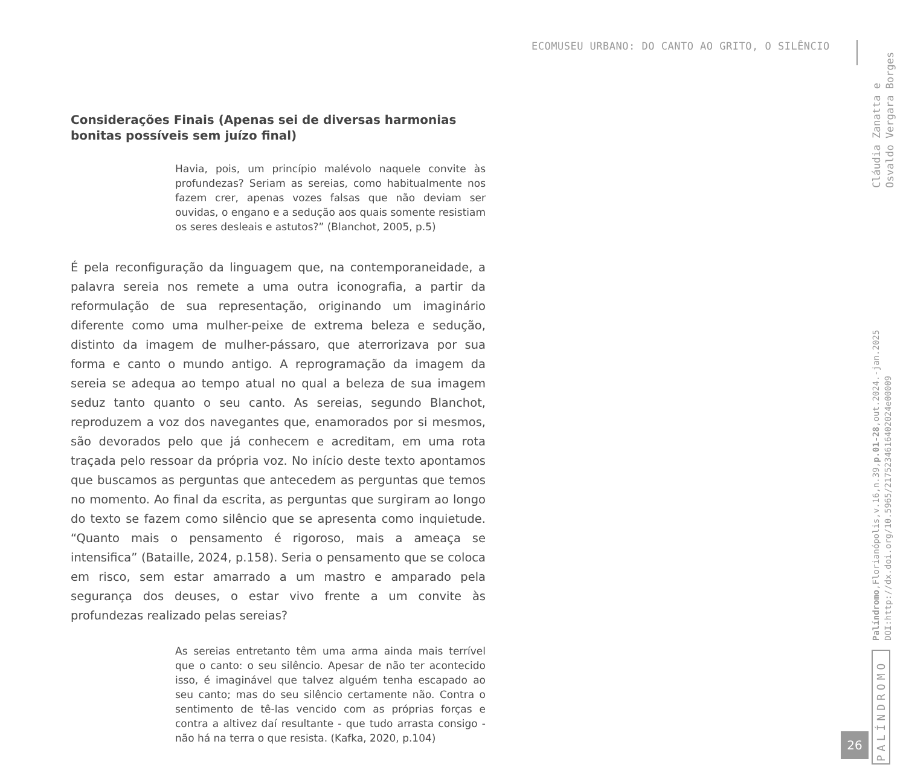ECOMUSEU URBANO: DO CANTO AO GRITO, O SILÊNCIO
Considerações Finais (Apenas sei de diversas harmonias bonitas possíveis sem juízo final)
Havia, pois, um princípio malévolo naquele convite às profundezas? Seriam as sereias, como habitualmente nos fazem crer, apenas vozes falsas que não deviam ser ouvidas, o engano e a sedução aos quais somente resistiam os seres desleais e astutos?” (Blanchot, 2005, p.5)
É pela reconfiguração da linguagem que, na contemporaneidade, a palavra sereia nos remete a uma outra iconografia, a partir da reformulação de sua representação, originando um imaginário diferente como uma mulher-peixe de extrema beleza e sedução, distinto da imagem de mulher-pássaro, que aterrorizava por sua forma e canto o mundo antigo. A reprogramação da imagem da sereia se adequa ao tempo atual no qual a beleza de sua imagem seduz tanto quanto o seu canto. As sereias, segundo Blanchot, reproduzem a voz dos navegantes que, enamorados por si mesmos, são devorados pelo que já conhecem e acreditam, em uma rota traçada pelo ressoar da própria voz. No início deste texto apontamos que buscamos as perguntas que antecedem as perguntas que temos no momento. Ao final da escrita, as perguntas que surgiram ao longo do texto se fazem como silêncio que se apresenta como inquietude. “Quanto mais o pensamento é rigoroso, mais a ameaça se intensifica” (Bataille, 2024, p.158). Seria o pensamento que se coloca em risco, sem estar amarrado a um mastro e amparado pela segurança dos deuses, o estar vivo frente a um convite às profundezas realizado pelas sereias?
As sereias entretanto têm uma arma ainda mais terrível que o canto: o seu silêncio. Apesar de não ter acontecido isso, é imaginável que talvez alguém tenha escapado ao seu canto; mas do seu silêncio certamente não. Contra o sentimento de tê-las vencido com as próprias forças e contra a altivez daí resultante - que tudo arrasta consigo - não há na terra o que resista. (Kafka, 2020, p.104)
Cláudia Zanatta e
Osvaldo Vergara Borges
Palíndromo,Florianópolis,v.16,n.39,p.01-28,out.2024.-jan.2025
DOI:http://dx.doi.org/10.5965/2175234616402024e00009
PALÍNDROMO
26